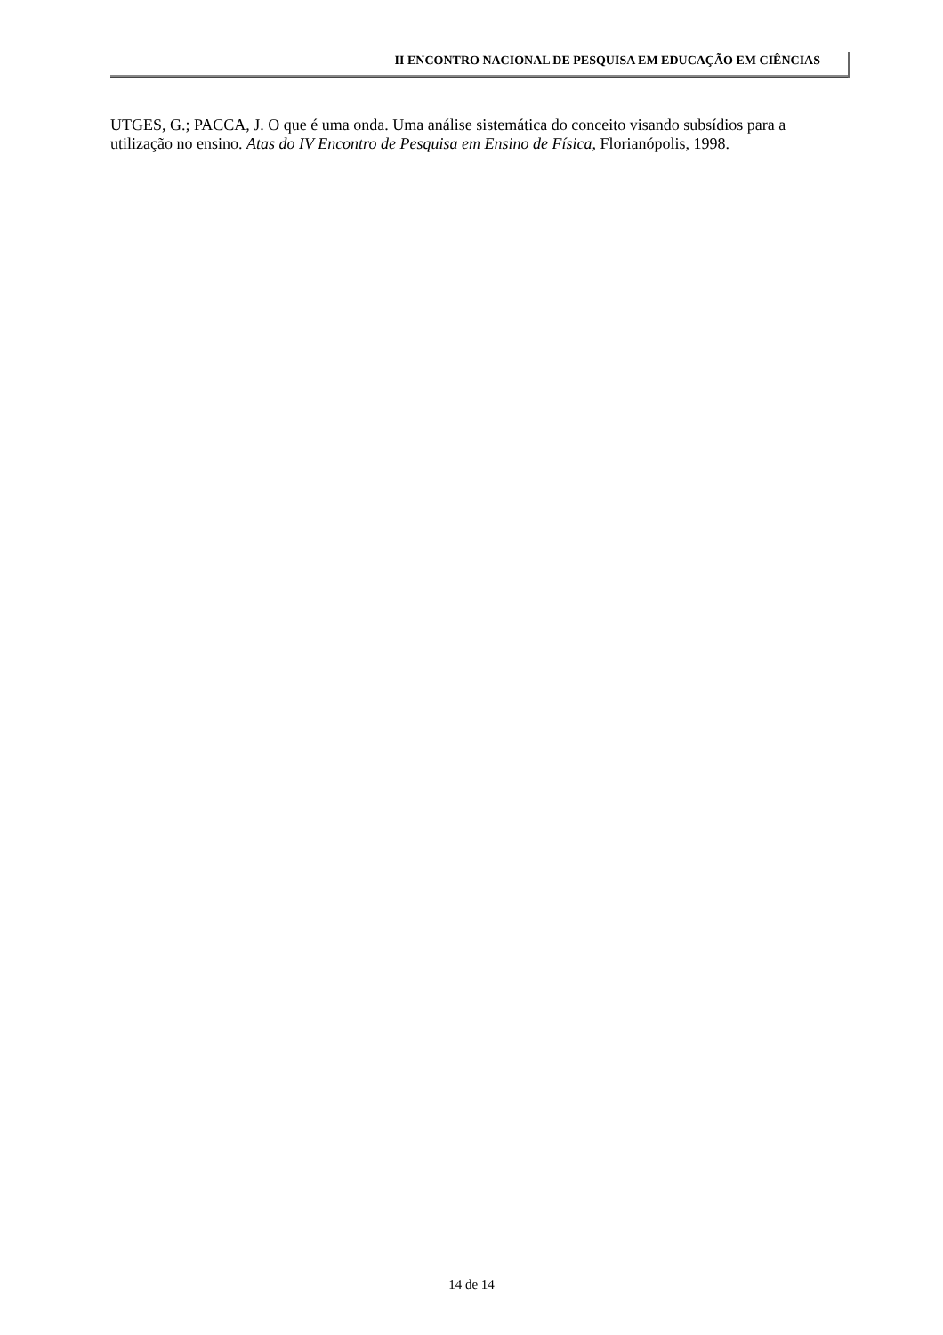II ENCONTRO NACIONAL DE PESQUISA EM EDUCAÇÃO EM CIÊNCIAS
UTGES, G.; PACCA, J. O que é uma onda. Uma análise sistemática do conceito visando subsídios para a utilização no ensino. Atas do IV Encontro de Pesquisa em Ensino de Física, Florianópolis, 1998.
14 de 14